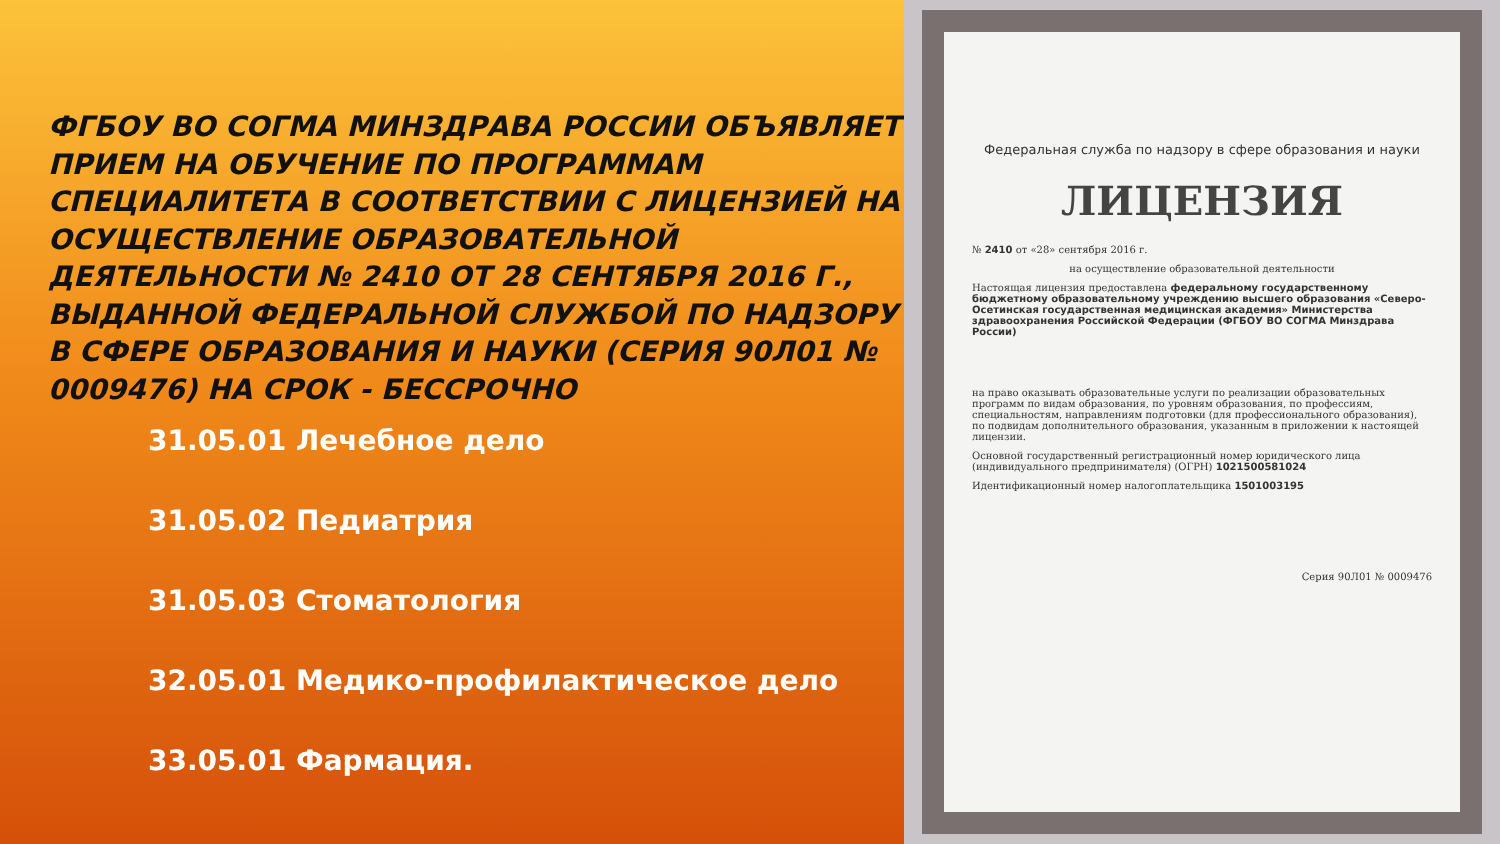ФГБОУ ВО СОГМА МИНЗДРАВА РОССИИ ОБЪЯВЛЯЕТ ПРИЕМ НА ОБУЧЕНИЕ ПО ПРОГРАММАМ СПЕЦИАЛИТЕТА В СООТВЕТСТВИИ С ЛИЦЕНЗИЕЙ НА ОСУЩЕСТВЛЕНИЕ ОБРАЗОВАТЕЛЬНОЙ ДЕЯТЕЛЬНОСТИ № 2410 ОТ 28 СЕНТЯБРЯ 2016 Г., ВЫДАННОЙ ФЕДЕРАЛЬНОЙ СЛУЖБОЙ ПО НАДЗОРУ В СФЕРЕ ОБРАЗОВАНИЯ И НАУКИ (СЕРИЯ 90Л01 № 0009476) НА СРОК - БЕССРОЧНО
31.05.01 Лечебное дело
31.05.02 Педиатрия
31.05.03 Стоматология
32.05.01 Медико-профилактическое дело
33.05.01 Фармация.
Федеральная служба по надзору в сфере образования и науки
ЛИЦЕНЗИЯ
№ 2410 от «28» сентября 2016 г.
на осуществление образовательной деятельности
Настоящая лицензия предоставлена федеральному государственному бюджетному образовательному учреждению высшего образования «Северо-Осетинская государственная медицинская академия» Министерства здравоохранения Российской Федерации (ФГБОУ ВО СОГМА Минздрава России)
на право оказывать образовательные услуги по реализации образовательных программ по видам образования, по уровням образования, по профессиям, специальностям, направлениям подготовки (для профессионального образования), по подвидам дополнительного образования, указанным в приложении к настоящей лицензии.
Основной государственный регистрационный номер юридического лица (индивидуального предпринимателя) (ОГРН) 1021500581024
Идентификационный номер налогоплательщика 1501003195
Серия 90Л01 № 0009476